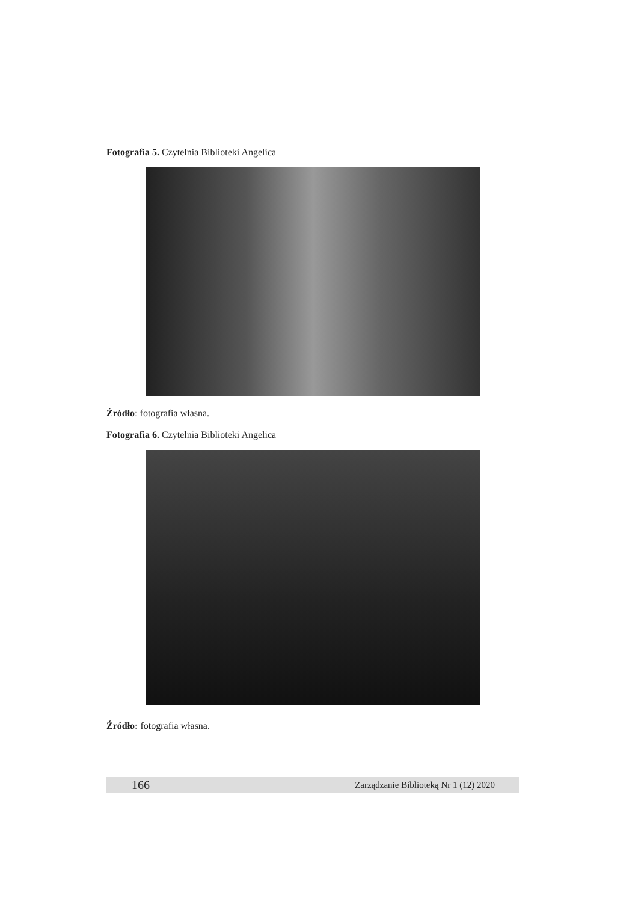Fotografia 5. Czytelnia Biblioteki Angelica
Źródło: fotografia własna.
Fotografia 6. Czytelnia Biblioteki Angelica
Źródło: fotografia własna.
166 Zarządzanie Biblioteką Nr 1 (12) 2020